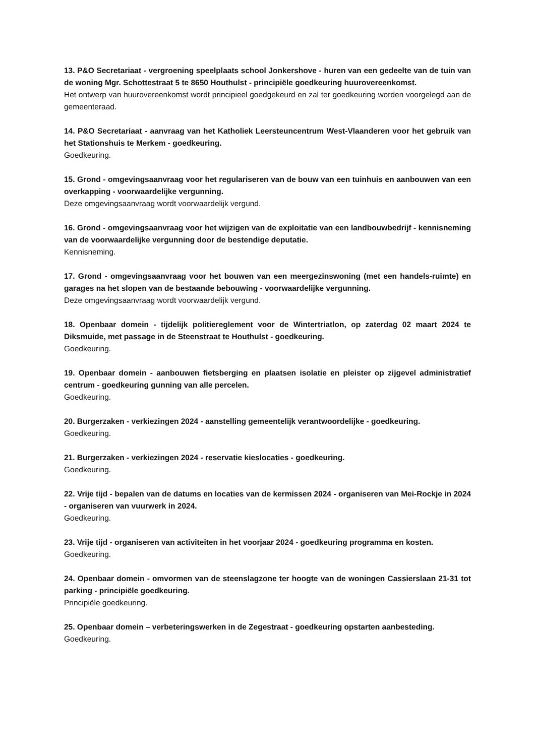13. P&O Secretariaat - vergroening speelplaats school Jonkershove - huren van een gedeelte van de tuin van de woning Mgr. Schottestraat 5 te 8650 Houthulst - principiële goedkeuring huurovereenkomst.
Het ontwerp van huurovereenkomst wordt principieel goedgekeurd en zal ter goedkeuring worden voorgelegd aan de gemeenteraad.
14. P&O Secretariaat - aanvraag van het Katholiek Leersteuncentrum West-Vlaanderen voor het gebruik van het Stationshuis te Merkem - goedkeuring.
Goedkeuring.
15. Grond - omgevingsaanvraag voor het regulariseren van de bouw van een tuinhuis en aanbouwen van een overkapping - voorwaardelijke vergunning.
Deze omgevingsaanvraag wordt voorwaardelijk vergund.
16. Grond - omgevingsaanvraag voor het wijzigen van de exploitatie van een landbouwbedrijf - kennisneming van de voorwaardelijke vergunning door de bestendige deputatie.
Kennisneming.
17. Grond - omgevingsaanvraag voor het bouwen van een meergezinswoning (met een handels-ruimte) en garages na het slopen van de bestaande bebouwing - voorwaardelijke vergunning.
Deze omgevingsaanvraag wordt voorwaardelijk vergund.
18. Openbaar domein - tijdelijk politiereglement voor de Wintertriatlon, op zaterdag 02 maart 2024 te Diksmuide, met passage in de Steenstraat te Houthulst - goedkeuring.
Goedkeuring.
19. Openbaar domein - aanbouwen fietsberging en plaatsen isolatie en pleister op zijgevel administratief centrum - goedkeuring gunning van alle percelen.
Goedkeuring.
20. Burgerzaken - verkiezingen 2024 - aanstelling gemeentelijk verantwoordelijke - goedkeuring.
Goedkeuring.
21. Burgerzaken - verkiezingen 2024 - reservatie kieslocaties - goedkeuring.
Goedkeuring.
22. Vrije tijd - bepalen van de datums en locaties van de kermissen 2024 - organiseren van Mei-Rockje in 2024 - organiseren van vuurwerk in 2024.
Goedkeuring.
23. Vrije tijd - organiseren van activiteiten in het voorjaar 2024 - goedkeuring programma en kosten.
Goedkeuring.
24. Openbaar domein - omvormen van de steenslagzone ter hoogte van de woningen Cassierslaan 21-31 tot parking - principiële goedkeuring.
Principiële goedkeuring.
25. Openbaar domein – verbeteringswerken in de Zegestraat - goedkeuring opstarten aanbesteding.
Goedkeuring.